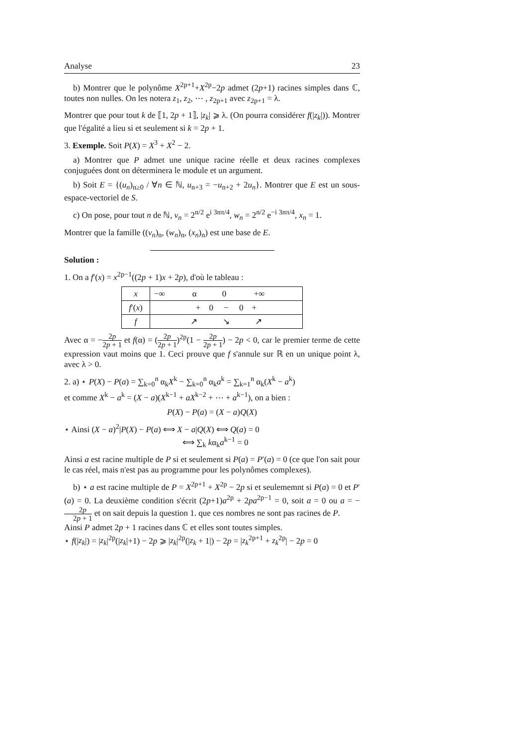Analyse 23
b) Montrer que le polynôme X<sup>2p+1</sup>+X<sup>2p</sup>−2p admet (2p+1) racines simples dans ℂ, toutes non nulles. On les notera z<sub>1</sub>, z<sub>2</sub>, ⋯ , z<sub>2p+1</sub> avec z<sub>2p+1</sub> = λ.
Montrer que pour tout k de ⟦1, 2p + 1⟧, |z<sub>k</sub>| ⩾ λ. (On pourra considérer f(|z<sub>k</sub>|)). Montrer que l'égalité a lieu si et seulement si k = 2p + 1.
3. Exemple. Soit P(X) = X<sup>3</sup> + X<sup>2</sup> − 2.
a) Montrer que P admet une unique racine réelle et deux racines complexes conjuguées dont on déterminera le module et un argument.
b) Soit E = {(u<sub>n</sub>)<sub>n≥0</sub> / ∀n ∈ ℕ, u<sub>n+3</sub> = −u<sub>n+2</sub> + 2u<sub>n</sub>}. Montrer que E est un sous-espace-vectoriel de S.
c) On pose, pour tout n de ℕ, v<sub>n</sub> = 2<sup>n/2</sup> e<sup>i 3nπ/4</sup>, w<sub>n</sub> = 2<sup>n/2</sup> e<sup>−i 3nπ/4</sup>, x<sub>n</sub> = 1.
Montrer que la famille ((v<sub>n</sub>)<sub>n</sub>, (w<sub>n</sub>)<sub>n</sub>, (x<sub>n</sub>)<sub>n</sub>) est une base de E.
Solution :
1. On a f′(x) = x<sup>2p−1</sup>((2p + 1)x + 2p), d'où le tableau :
| x | −∞ α 0 +∞ |
| f ′( x ) | + 0 − 0 + |
| f | ↗ ↘ ↗ |
Avec α = −2p 2p + 1 et f(α) = (2p 2p + 1)<sup>2p</sup>(1 − 2p 2p + 1) − 2p < 0, car le premier terme de cette expression vaut moins que 1. Ceci prouve que f s'annule sur ℝ en un unique point λ, avec λ > 0.
2. a) ⋆ P(X) − P(a) = ∑<sub>k=0</sub><sup>n</sup> α<sub>k</sub>X<sup>k</sup> − ∑<sub>k=0</sub><sup>n</sup> α<sub>k</sub>a<sup>k</sup> = ∑<sub>k=1</sub><sup>n</sup> α<sub>k</sub>(X<sup>k</sup> − a<sup>k</sup>)
et comme X<sup>k</sup> − a<sup>k</sup> = (X − a)(X<sup>k−1</sup> + aX<sup>k−2</sup> + ⋯ + a<sup>k−1</sup>), on a bien :
P(X) − P(a) = (X − a)Q(X)
⋆ Ainsi (X − a)<sup>2</sup>|P(X) − P(a) ⟺ X − a|Q(X) ⟺ Q(a) = 0
⟺ ∑<sub>k</sub> kα<sub>k</sub>a<sup>k−1</sup> = 0
Ainsi a est racine multiple de P si et seulement si P(a) = P′(a) = 0 (ce que l'on sait pour le cas réel, mais n'est pas au programme pour les polynômes complexes).
b) ⋆ a est racine multiple de P = X<sup>2p+1</sup> + X<sup>2p</sup> − 2p si et seulememnt si P(a) = 0 et P′(a) = 0. La deuxième condition s'écrit (2p+1)a<sup>2p</sup> + 2pa<sup>2p−1</sup> = 0, soit a = 0 ou a = −2p 2p + 1 et on sait depuis la question 1. que ces nombres ne sont pas racines de P.
Ainsi P admet 2p + 1 racines dans ℂ et elles sont toutes simples.
⋆ f(|z<sub>k</sub>|) = |z<sub>k</sub>|<sup>2p</sup>(|z<sub>k</sub>|+1) − 2p ⩾ |z<sub>k</sub>|<sup>2p</sup>(|z<sub>k</sub> + 1|) − 2p = |z<sub>k</sub><sup>2p+1</sup> + z<sub>k</sub><sup>2p</sup>| − 2p = 0